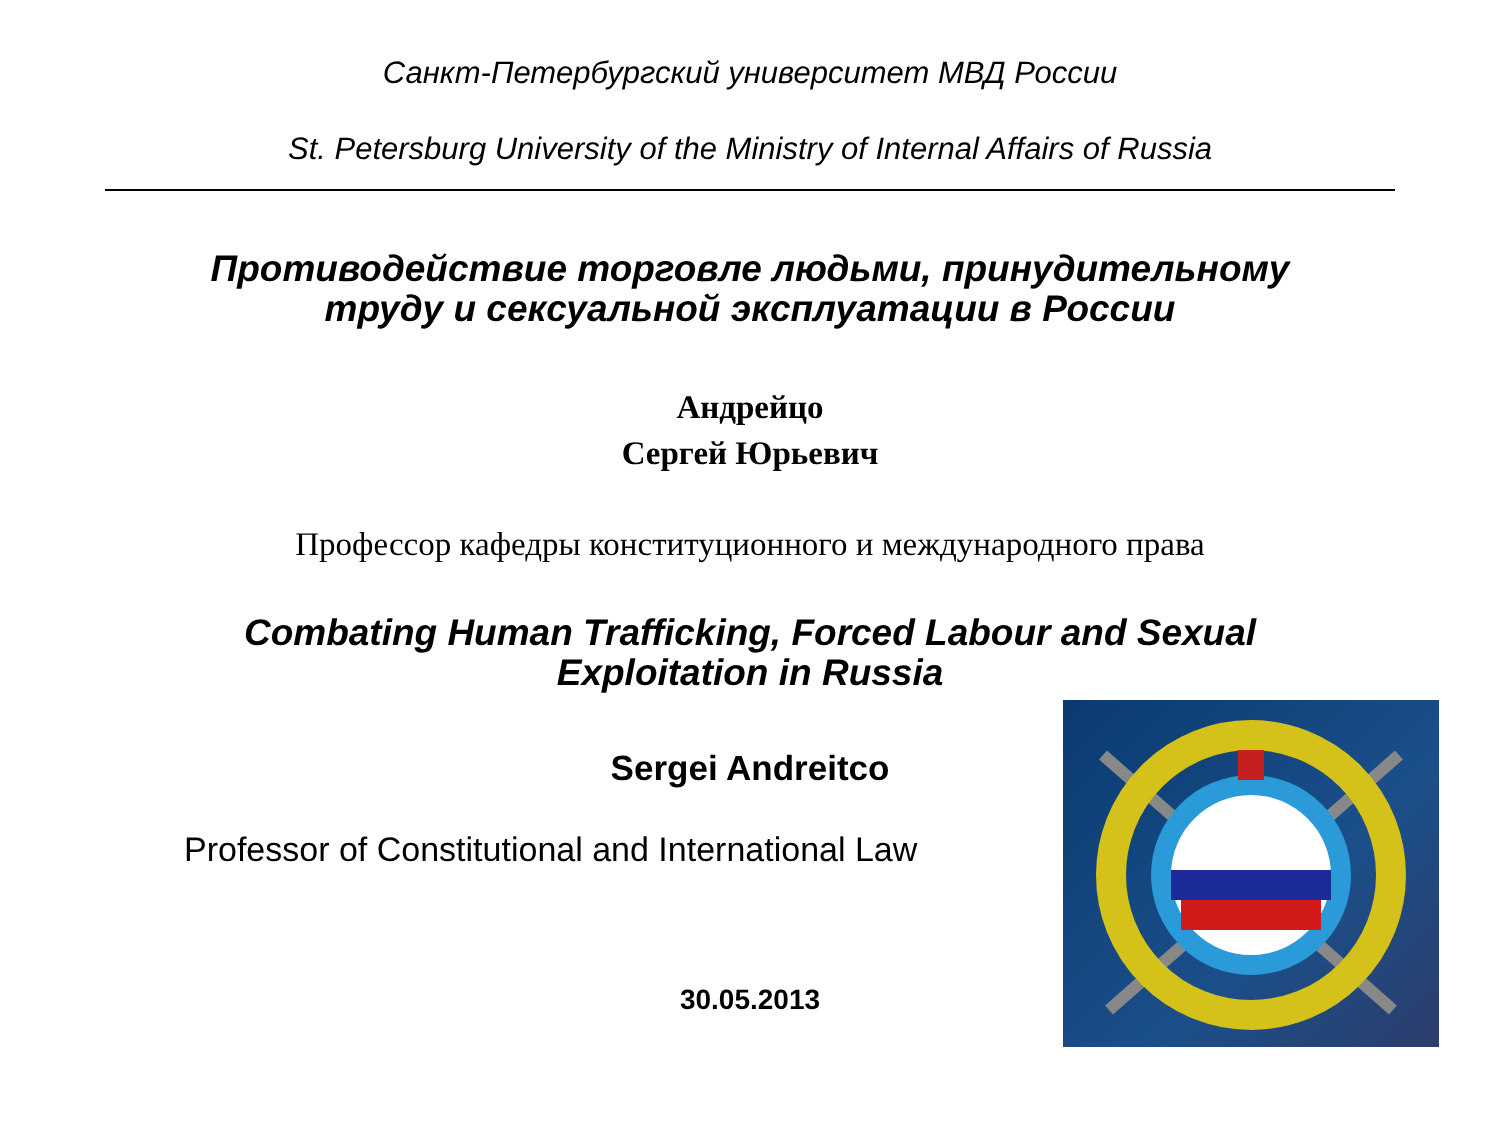Санкт-Петербургский университет МВД России
St. Petersburg University of the Ministry of Internal Affairs of Russia
Противодействие торговле людьми, принудительному
труду и сексуальной эксплуатации в России
Андрейцо
Сергей Юрьевич
Профессор кафедры конституционного и международного права
Combating Human Trafficking, Forced Labour and Sexual
Exploitation in Russia
Sergei Andreitco
Professor of Constitutional and International Law
30.05.2013